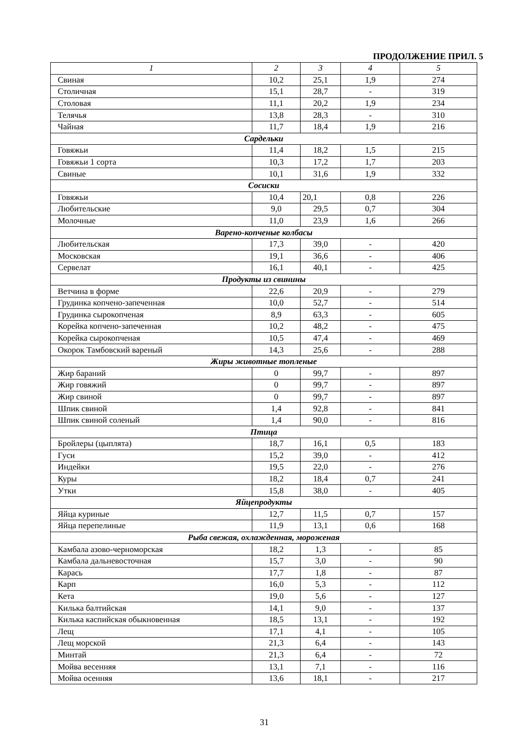ПРОДОЛЖЕНИЕ ПРИЛ. 5
| 1 | 2 | 3 | 4 | 5 |
| --- | --- | --- | --- | --- |
| Свиная | 10,2 | 25,1 | 1,9 | 274 |
| Столичная | 15,1 | 28,7 | - | 319 |
| Столовая | 11,1 | 20,2 | 1,9 | 234 |
| Телячья | 13,8 | 28,3 | - | 310 |
| Чайная | 11,7 | 18,4 | 1,9 | 216 |
| Сардельки | | | | |
| Говяжьи | 11,4 | 18,2 | 1,5 | 215 |
| Говяжьи 1 сорта | 10,3 | 17,2 | 1,7 | 203 |
| Свиные | 10,1 | 31,6 | 1,9 | 332 |
| Сосиски | | | | |
| Говяжьи | 10,4 | 20,1 | 0,8 | 226 |
| Любительские | 9,0 | 29,5 | 0,7 | 304 |
| Молочные | 11,0 | 23,9 | 1,6 | 266 |
| Варено-копченые колбасы | | | | |
| Любительская | 17,3 | 39,0 | - | 420 |
| Московская | 19,1 | 36,6 | - | 406 |
| Сервелат | 16,1 | 40,1 | - | 425 |
| Продукты из свинины | | | | |
| Ветчина в форме | 22,6 | 20,9 | - | 279 |
| Грудинка копчено-запеченная | 10,0 | 52,7 | - | 514 |
| Грудинка сырокопченая | 8,9 | 63,3 | - | 605 |
| Корейка копчено-запеченная | 10,2 | 48,2 | - | 475 |
| Корейка сырокопченая | 10,5 | 47,4 | - | 469 |
| Окорок Тамбовский вареный | 14,3 | 25,6 | - | 288 |
| Жиры животные топленые | | | | |
| Жир бараний | 0 | 99,7 | - | 897 |
| Жир говяжий | 0 | 99,7 | - | 897 |
| Жир свиной | 0 | 99,7 | - | 897 |
| Шпик свиной | 1,4 | 92,8 | - | 841 |
| Шпик свиной соленый | 1,4 | 90,0 | - | 816 |
| Птица | | | | |
| Бройлеры (цыплята) | 18,7 | 16,1 | 0,5 | 183 |
| Гуси | 15,2 | 39,0 | - | 412 |
| Индейки | 19,5 | 22,0 | - | 276 |
| Куры | 18,2 | 18,4 | 0,7 | 241 |
| Утки | 15,8 | 38,0 | - | 405 |
| Яйцепродукты | | | | |
| Яйца куриные | 12,7 | 11,5 | 0,7 | 157 |
| Яйца перепелиные | 11,9 | 13,1 | 0,6 | 168 |
| Рыба свежая, охлажденная, мороженая | | | | |
| Камбала азово-черноморская | 18,2 | 1,3 | - | 85 |
| Камбала дальневосточная | 15,7 | 3,0 | - | 90 |
| Карась | 17,7 | 1,8 | - | 87 |
| Карп | 16,0 | 5,3 | - | 112 |
| Кета | 19,0 | 5,6 | - | 127 |
| Килька балтийская | 14,1 | 9,0 | - | 137 |
| Килька каспийская обыкновенная | 18,5 | 13,1 | - | 192 |
| Лещ | 17,1 | 4,1 | - | 105 |
| Лещ морской | 21,3 | 6,4 | - | 143 |
| Минтай | 21,3 | 6,4 | - | 72 |
| Мойва весенняя | 13,1 | 7,1 | - | 116 |
| Мойва осенняя | 13,6 | 18,1 | - | 217 |
31